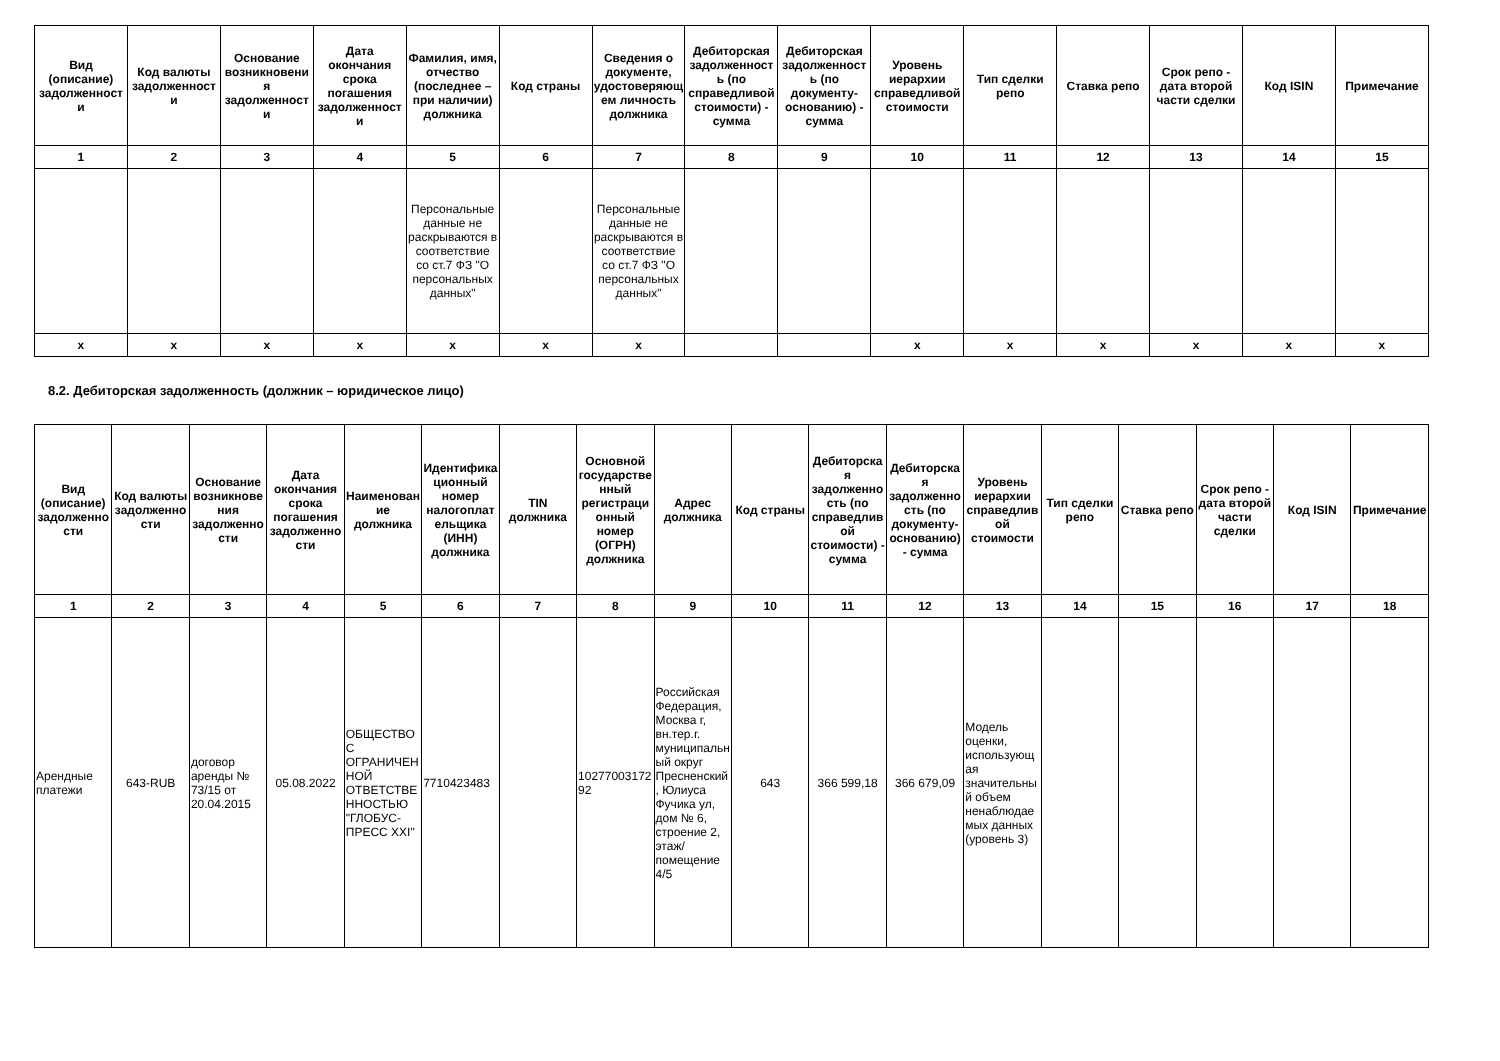| Вид (описание) задолженности | Код валюты задолженности | Основание возникновения задолженности | Дата окончания срока погашения задолженности | Фамилия, имя, отчество (последнее – при наличии) должника | Код страны | Сведения о документе, удостоверяющем личность должника | Дебиторская задолженность (по справедливой стоимости) - сумма | Дебиторская задолженность (по документу-основанию) - сумма | Уровень иерархии справедливой стоимости | Тип сделки репо | Ставка репо | Срок репо - дата второй части сделки | Код ISIN | Примечание |
| --- | --- | --- | --- | --- | --- | --- | --- | --- | --- | --- | --- | --- | --- | --- |
| 1 | 2 | 3 | 4 | 5 | 6 | 7 | 8 | 9 | 10 | 11 | 12 | 13 | 14 | 15 |
| | | | | Персональные данные не раскрываются в соответствие со ст.7 ФЗ "О персональных данных" | | Персональные данные не раскрываются в соответствие со ст.7 ФЗ "О персональных данных" | | | | | | | | |
| x | x | x | x | x | x | x | | | x | x | x | x | x | x |
8.2. Дебиторская задолженность (должник – юридическое лицо)
| Вид (описание) задолженности | Код валюты задолженности | Основание возникновения задолженности | Дата окончания срока погашения задолженности | Наименование должника | Идентификационный номер налогоплательщика (ИНН) должника | TIN должника | Основной государственный регистрационный номер (ОГРН) должника | Адрес должника | Код страны | Дебиторская задолженность (по справедливой стоимости) - сумма | Дебиторская задолженность (по документу-основанию) - сумма | Уровень иерархии справедливой стоимости | Тип сделки репо | Ставка репо | Срок репо - дата второй части сделки | Код ISIN | Примечание |
| --- | --- | --- | --- | --- | --- | --- | --- | --- | --- | --- | --- | --- | --- | --- | --- | --- | --- |
| 1 | 2 | 3 | 4 | 5 | 6 | 7 | 8 | 9 | 10 | 11 | 12 | 13 | 14 | 15 | 16 | 17 | 18 |
| Арендные платежи | 643-RUB | договор аренды № 73/15 от 20.04.2015 | 05.08.2022 | ОБЩЕСТВО С ОГРАНИЧЕННОЙ ОТВЕТСТВЕННОСТЬЮ "ГЛОБУС-ПРЕСС XXI" | 7710423483 | | 1027700317292 | Российская Федерация, Москва г, вн.тер.г. муниципальный округ Пресненский, Юлиуса Фучика ул, дом № 6, строение 2, этаж/помещение 4/5 | 643 | 366 599,18 | 366 679,09 | Модель оценки, использующая значительный объем ненаблюдаемых данных (уровень 3) | | | | | |